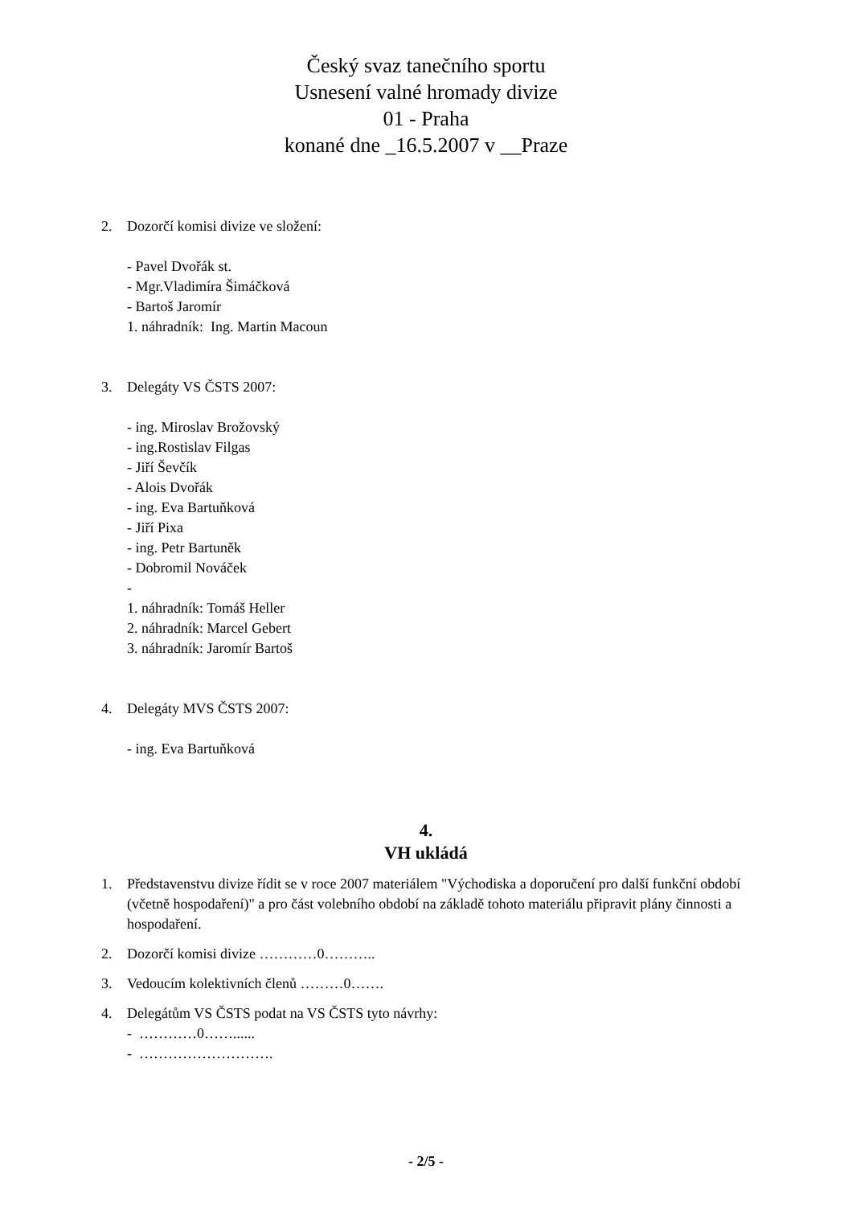Český svaz tanečního sportu
Usnesení valné hromady divize
01 - Praha
konané dne _16.5.2007 v __Praze
2. Dozorčí komisi divize ve složení:
- Pavel Dvořák st.
- Mgr.Vladimíra Šimáčková
- Bartoš Jaromír
1. náhradník: Ing. Martin Macoun
3. Delegáty VS ČSTS 2007:
- ing. Miroslav Brožovský
- ing.Rostislav Filgas
- Jiří Ševčík
- Alois Dvořák
- ing. Eva Bartuňková
- Jiří Pixa
- ing. Petr Bartuněk
- Dobromil Nováček
-
1. náhradník: Tomáš Heller
2. náhradník: Marcel Gebert
3. náhradník: Jaromír Bartoš
4. Delegáty MVS ČSTS 2007:
- ing. Eva Bartuňková
4.
VH ukládá
1. Představenstvu divize řídit se v roce 2007 materiálem "Východiska a doporučení pro další funkční období (včetně hospodaření)" a pro část volebního období na základě tohoto materiálu připravit plány činnosti a hospodaření.
2. Dozorčí komisi divize …………0………..
3. Vedoucím kolektivních členů ………0…….
4. Delegátům VS ČSTS podat na VS ČSTS tyto návrhy:
- …………0……......
- ……………………….
- 2/5 -